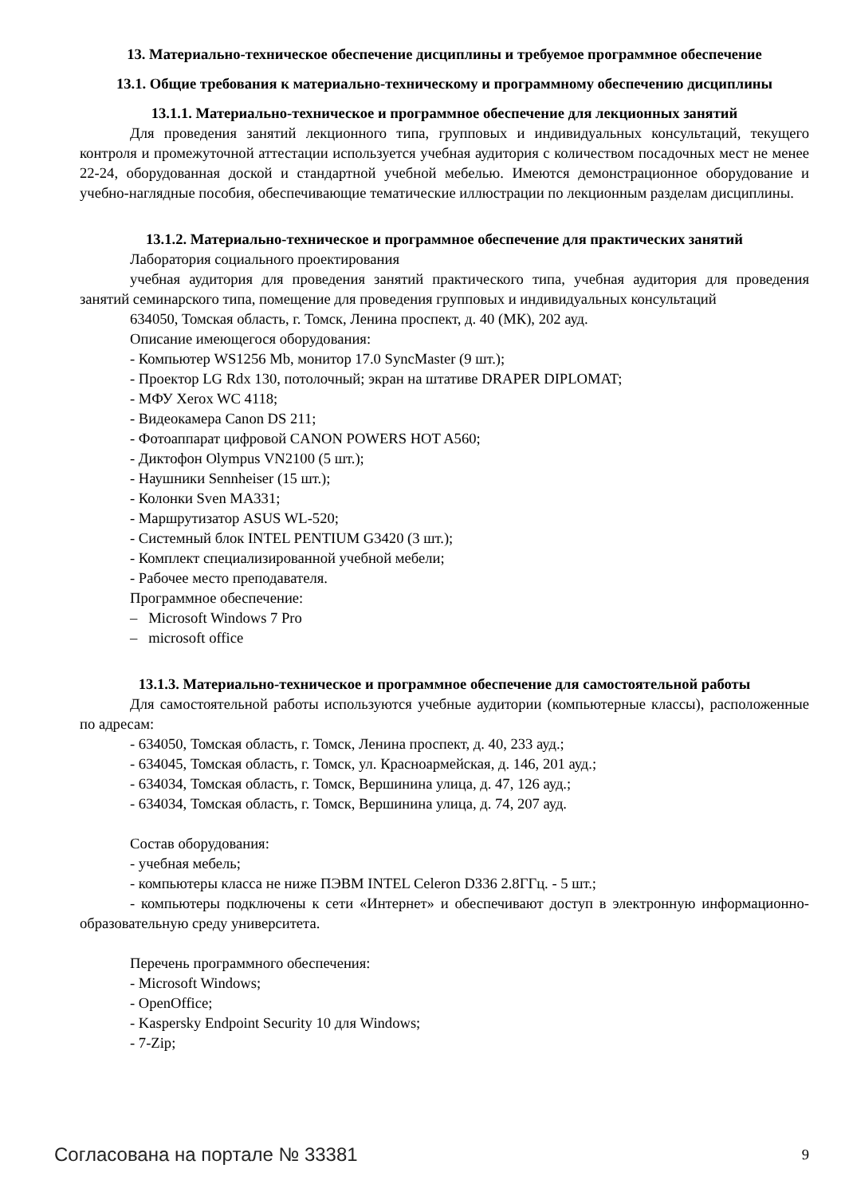13. Материально-техническое обеспечение дисциплины и требуемое программное обеспечение
13.1. Общие требования к материально-техническому и программному обеспечению дисциплины
13.1.1. Материально-техническое и программное обеспечение для лекционных занятий
Для проведения занятий лекционного типа, групповых и индивидуальных консультаций, текущего контроля и промежуточной аттестации используется учебная аудитория с количеством посадочных мест не менее 22-24, оборудованная доской и стандартной учебной мебелью. Имеются демонстрационное оборудование и учебно-наглядные пособия, обеспечивающие тематические иллюстрации по лекционным разделам дисциплины.
13.1.2. Материально-техническое и программное обеспечение для практических занятий
Лаборатория социального проектирования
учебная аудитория для проведения занятий практического типа, учебная аудитория для проведения занятий семинарского типа, помещение для проведения групповых и индивидуальных консультаций
634050, Томская область, г. Томск, Ленина проспект, д. 40 (МК), 202 ауд.
Описание имеющегося оборудования:
- Компьютер WS1256 Mb, монитор 17.0 SyncMaster (9 шт.);
- Проектор LG Rdx 130, потолочный; экран на штативе DRAPER DIPLOMAT;
- МФУ Xerox WC 4118;
- Видеокамера Canon DS 211;
- Фотоаппарат цифровой CANON POWERS HOT A560;
- Диктофон Olympus VN2100 (5 шт.);
- Наушники Sennheiser (15 шт.);
- Колонки Sven MA331;
- Маршрутизатор ASUS WL-520;
- Системный блок INTEL PENTIUM G3420 (3 шт.);
- Комплект специализированной учебной мебели;
- Рабочее место преподавателя.
Программное обеспечение:
– Microsoft Windows 7 Pro
– microsoft office
13.1.3. Материально-техническое и программное обеспечение для самостоятельной работы
Для самостоятельной работы используются учебные аудитории (компьютерные классы), расположенные по адресам:
- 634050, Томская область, г. Томск, Ленина проспект, д. 40, 233 ауд.;
- 634045, Томская область, г. Томск, ул. Красноармейская, д. 146, 201 ауд.;
- 634034, Томская область, г. Томск, Вершинина улица, д. 47, 126 ауд.;
- 634034, Томская область, г. Томск, Вершинина улица, д. 74, 207 ауд.
Состав оборудования:
- учебная мебель;
- компьютеры класса не ниже ПЭВМ INTEL Celeron D336 2.8ГГц. - 5 шт.;
- компьютеры подключены к сети «Интернет» и обеспечивают доступ в электронную информационно-образовательную среду университета.
Перечень программного обеспечения:
- Microsoft Windows;
- OpenOffice;
- Kaspersky Endpoint Security 10 для Windows;
- 7-Zip;
Согласована на портале № 33381 9